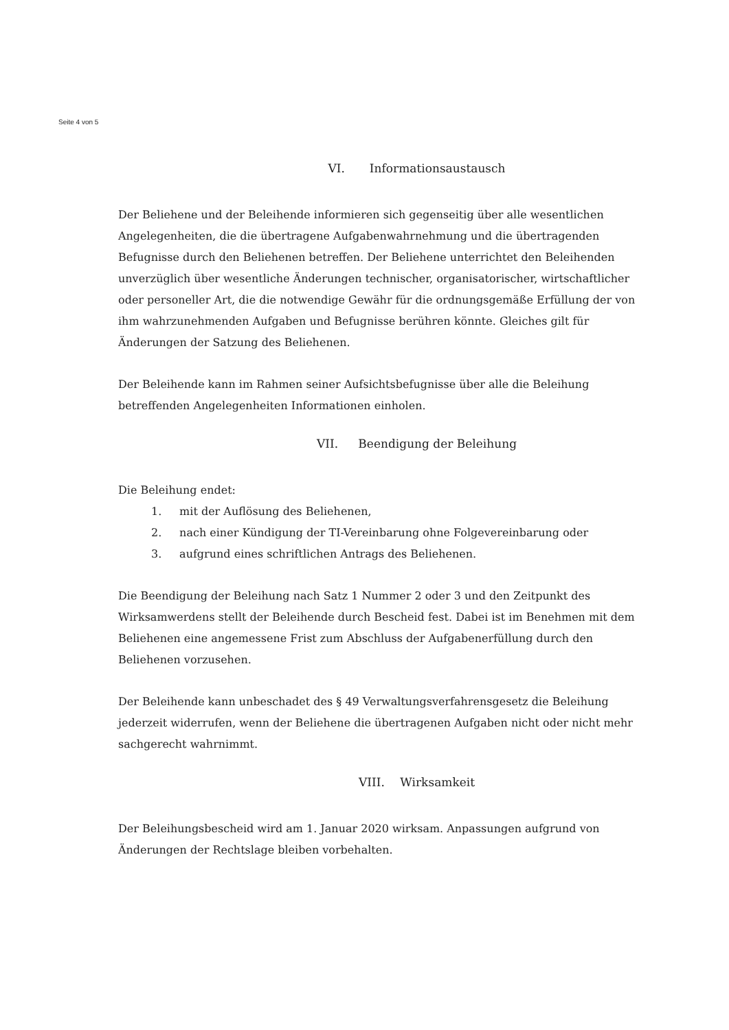Seite 4 von 5
VI. Informationsaustausch
Der Beliehene und der Beleihende informieren sich gegenseitig über alle wesentlichen Angelegenheiten, die die übertragene Aufgabenwahrnehmung und die übertragenden Befugnisse durch den Beliehenen betreffen. Der Beliehene unterrichtet den Beleihenden unverzüglich über wesentliche Änderungen technischer, organisatorischer, wirtschaftlicher oder personeller Art, die die notwendige Gewähr für die ordnungsgemäße Erfüllung der von ihm wahrzunehmenden Aufgaben und Befugnisse berühren könnte. Gleiches gilt für Änderungen der Satzung des Beliehenen.
Der Beleihende kann im Rahmen seiner Aufsichtsbefugnisse über alle die Beleihung betreffenden Angelegenheiten Informationen einholen.
VII. Beendigung der Beleihung
Die Beleihung endet:
1. mit der Auflösung des Beliehenen,
2. nach einer Kündigung der TI-Vereinbarung ohne Folgevereinbarung oder
3. aufgrund eines schriftlichen Antrags des Beliehenen.
Die Beendigung der Beleihung nach Satz 1 Nummer 2 oder 3 und den Zeitpunkt des Wirksamwerdens stellt der Beleihende durch Bescheid fest. Dabei ist im Benehmen mit dem Beliehenen eine angemessene Frist zum Abschluss der Aufgabenerfüllung durch den Beliehenen vorzusehen.
Der Beleihende kann unbeschadet des § 49 Verwaltungsverfahrensgesetz die Beleihung jederzeit widerrufen, wenn der Beliehene die übertragenen Aufgaben nicht oder nicht mehr sachgerecht wahrnimmt.
VIII. Wirksamkeit
Der Beleihungsbescheid wird am 1. Januar 2020 wirksam. Anpassungen aufgrund von Änderungen der Rechtslage bleiben vorbehalten.